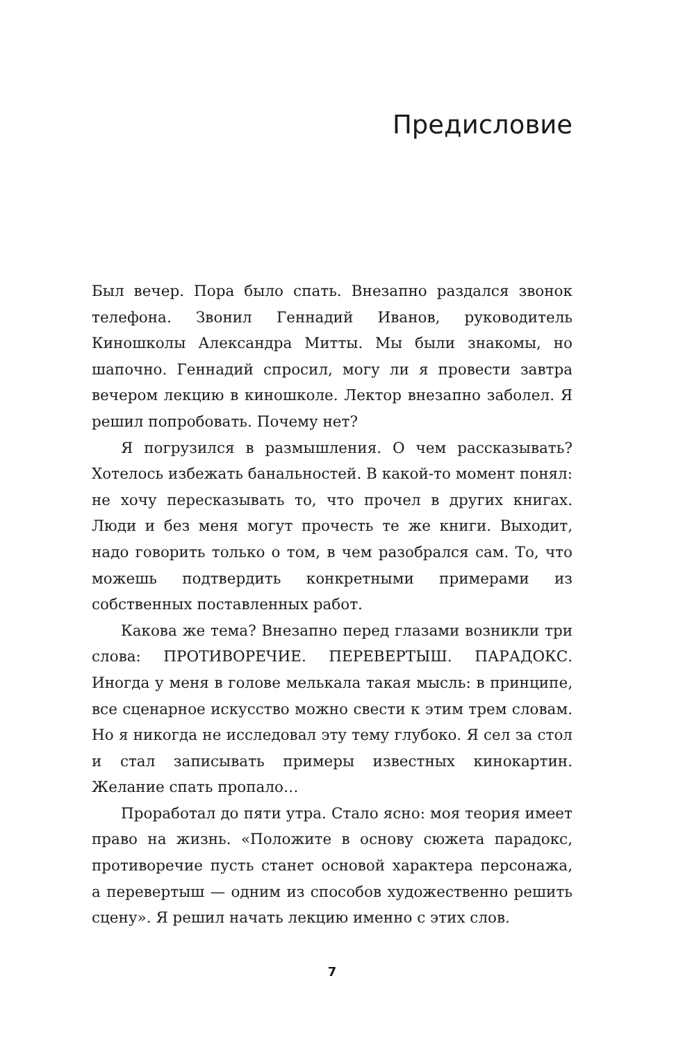Предисловие
Был вечер. Пора было спать. Внезапно раздался звонок телефона. Звонил Геннадий Иванов, руководитель Киношколы Александра Митты. Мы были знакомы, но шапочно. Геннадий спросил, могу ли я провести завтра вечером лекцию в киношколе. Лектор внезапно заболел. Я решил попробовать. Почему нет?
Я погрузился в размышления. О чем рассказывать? Хотелось избежать банальностей. В какой-то момент понял: не хочу пересказывать то, что прочел в других книгах. Люди и без меня могут прочесть те же книги. Выходит, надо говорить только о том, в чем разобрался сам. То, что можешь подтвердить конкретными примерами из собственных поставленных работ.
Какова же тема? Внезапно перед глазами возникли три слова: ПРОТИВОРЕЧИЕ. ПЕРЕВЕРТЫШ. ПАРАДОКС. Иногда у меня в голове мелькала такая мысль: в принципе, все сценарное искусство можно свести к этим трем словам. Но я никогда не исследовал эту тему глубоко. Я сел за стол и стал записывать примеры известных кинокартин. Желание спать пропало…
Проработал до пяти утра. Стало ясно: моя теория имеет право на жизнь. «Положите в основу сюжета парадокс, противоречие пусть станет основой характера персонажа, а перевертыш — одним из способов художественно решить сцену». Я решил начать лекцию именно с этих слов.
7